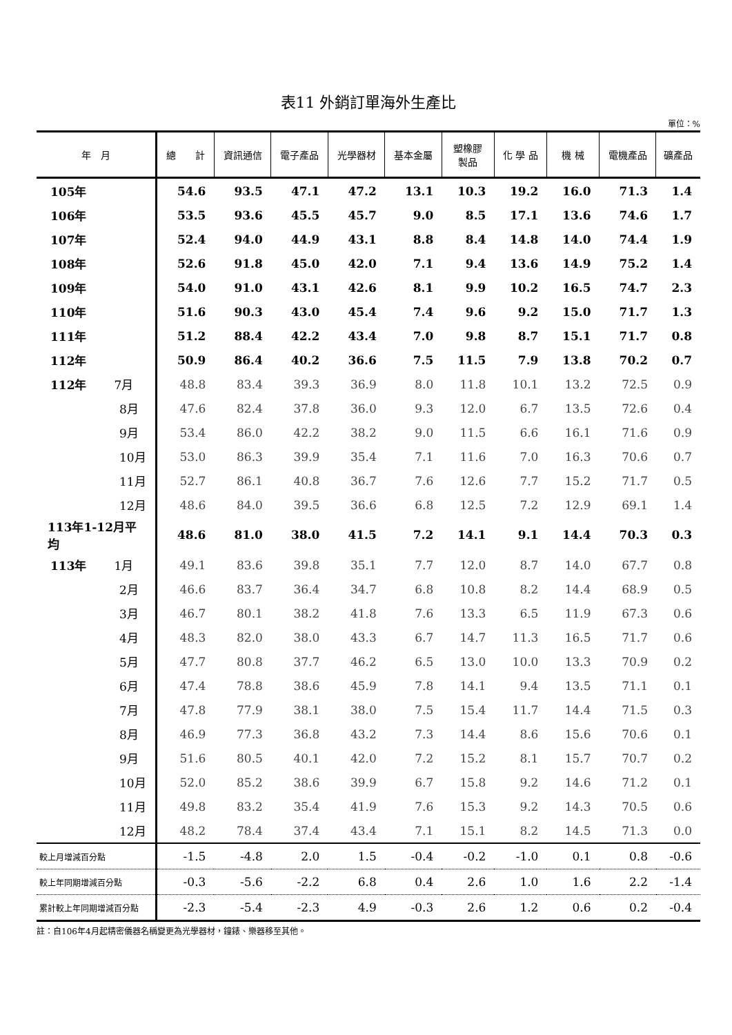表11 外銷訂單海外生產比
單位：%
| 年 月 | 總 計 | 資訊通信 | 電子產品 | 光學器材 | 基本金屬 | 塑橡膠 製品 | 化 學 品 | 機 械 | 電機產品 | 礦產品 |
| --- | --- | --- | --- | --- | --- | --- | --- | --- | --- | --- |
| 105年 | 54.6 | 93.5 | 47.1 | 47.2 | 13.1 | 10.3 | 19.2 | 16.0 | 71.3 | 1.4 |
| 106年 | 53.5 | 93.6 | 45.5 | 45.7 | 9.0 | 8.5 | 17.1 | 13.6 | 74.6 | 1.7 |
| 107年 | 52.4 | 94.0 | 44.9 | 43.1 | 8.8 | 8.4 | 14.8 | 14.0 | 74.4 | 1.9 |
| 108年 | 52.6 | 91.8 | 45.0 | 42.0 | 7.1 | 9.4 | 13.6 | 14.9 | 75.2 | 1.4 |
| 109年 | 54.0 | 91.0 | 43.1 | 42.6 | 8.1 | 9.9 | 10.2 | 16.5 | 74.7 | 2.3 |
| 110年 | 51.6 | 90.3 | 43.0 | 45.4 | 7.4 | 9.6 | 9.2 | 15.0 | 71.7 | 1.3 |
| 111年 | 51.2 | 88.4 | 42.2 | 43.4 | 7.0 | 9.8 | 8.7 | 15.1 | 71.7 | 0.8 |
| 112年 | 50.9 | 86.4 | 40.2 | 36.6 | 7.5 | 11.5 | 7.9 | 13.8 | 70.2 | 0.7 |
| 112年 7月 | 48.8 | 83.4 | 39.3 | 36.9 | 8.0 | 11.8 | 10.1 | 13.2 | 72.5 | 0.9 |
| 8月 | 47.6 | 82.4 | 37.8 | 36.0 | 9.3 | 12.0 | 6.7 | 13.5 | 72.6 | 0.4 |
| 9月 | 53.4 | 86.0 | 42.2 | 38.2 | 9.0 | 11.5 | 6.6 | 16.1 | 71.6 | 0.9 |
| 10月 | 53.0 | 86.3 | 39.9 | 35.4 | 7.1 | 11.6 | 7.0 | 16.3 | 70.6 | 0.7 |
| 11月 | 52.7 | 86.1 | 40.8 | 36.7 | 7.6 | 12.6 | 7.7 | 15.2 | 71.7 | 0.5 |
| 12月 | 48.6 | 84.0 | 39.5 | 36.6 | 6.8 | 12.5 | 7.2 | 12.9 | 69.1 | 1.4 |
| 113年1-12月平均 | 48.6 | 81.0 | 38.0 | 41.5 | 7.2 | 14.1 | 9.1 | 14.4 | 70.3 | 0.3 |
| 113年 1月 | 49.1 | 83.6 | 39.8 | 35.1 | 7.7 | 12.0 | 8.7 | 14.0 | 67.7 | 0.8 |
| 2月 | 46.6 | 83.7 | 36.4 | 34.7 | 6.8 | 10.8 | 8.2 | 14.4 | 68.9 | 0.5 |
| 3月 | 46.7 | 80.1 | 38.2 | 41.8 | 7.6 | 13.3 | 6.5 | 11.9 | 67.3 | 0.6 |
| 4月 | 48.3 | 82.0 | 38.0 | 43.3 | 6.7 | 14.7 | 11.3 | 16.5 | 71.7 | 0.6 |
| 5月 | 47.7 | 80.8 | 37.7 | 46.2 | 6.5 | 13.0 | 10.0 | 13.3 | 70.9 | 0.2 |
| 6月 | 47.4 | 78.8 | 38.6 | 45.9 | 7.8 | 14.1 | 9.4 | 13.5 | 71.1 | 0.1 |
| 7月 | 47.8 | 77.9 | 38.1 | 38.0 | 7.5 | 15.4 | 11.7 | 14.4 | 71.5 | 0.3 |
| 8月 | 46.9 | 77.3 | 36.8 | 43.2 | 7.3 | 14.4 | 8.6 | 15.6 | 70.6 | 0.1 |
| 9月 | 51.6 | 80.5 | 40.1 | 42.0 | 7.2 | 15.2 | 8.1 | 15.7 | 70.7 | 0.2 |
| 10月 | 52.0 | 85.2 | 38.6 | 39.9 | 6.7 | 15.8 | 9.2 | 14.6 | 71.2 | 0.1 |
| 11月 | 49.8 | 83.2 | 35.4 | 41.9 | 7.6 | 15.3 | 9.2 | 14.3 | 70.5 | 0.6 |
| 12月 | 48.2 | 78.4 | 37.4 | 43.4 | 7.1 | 15.1 | 8.2 | 14.5 | 71.3 | 0.0 |
| 較上月增減百分點 | -1.5 | -4.8 | 2.0 | 1.5 | -0.4 | -0.2 | -1.0 | 0.1 | 0.8 | -0.6 |
| 較上年同期增減百分點 | -0.3 | -5.6 | -2.2 | 6.8 | 0.4 | 2.6 | 1.0 | 1.6 | 2.2 | -1.4 |
| 累計較上年同期增減百分點 | -2.3 | -5.4 | -2.3 | 4.9 | -0.3 | 2.6 | 1.2 | 0.6 | 0.2 | -0.4 |
註：自106年4月起精密儀器名稱變更為光學器材，鐘錶、樂器移至其他。